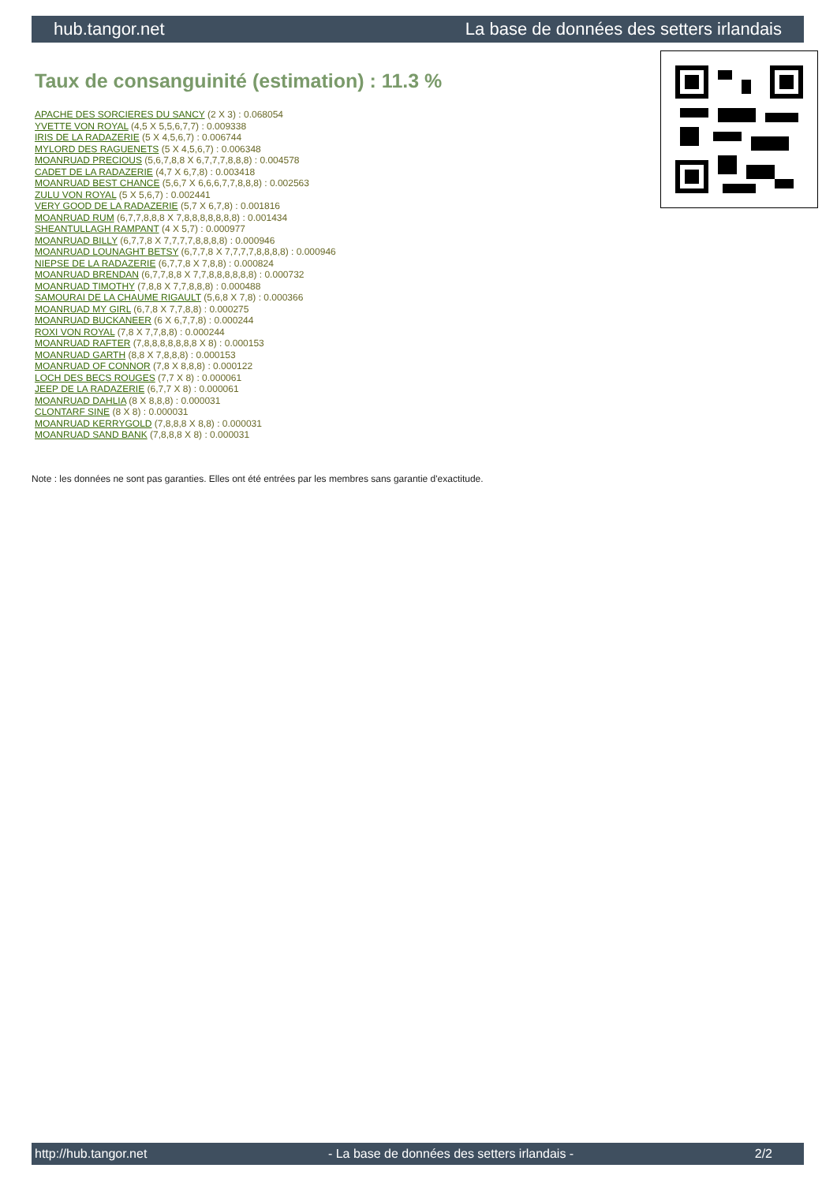hub.tangor.net La base de données des setters irlandais
Taux de consanguinité (estimation) : 11.3 %
APACHE DES SORCIERES DU SANCY (2 X 3) : 0.068054
YVETTE VON ROYAL (4,5 X 5,5,6,7,7) : 0.009338
IRIS DE LA RADAZERIE (5 X 4,5,6,7) : 0.006744
MYLORD DES RAGUENETS (5 X 4,5,6,7) : 0.006348
MOANRUAD PRECIOUS (5,6,7,8,8 X 6,7,7,7,8,8,8) : 0.004578
CADET DE LA RADAZERIE (4,7 X 6,7,8) : 0.003418
MOANRUAD BEST CHANCE (5,6,7 X 6,6,6,7,7,8,8,8) : 0.002563
ZULU VON ROYAL (5 X 5,6,7) : 0.002441
VERY GOOD DE LA RADAZERIE (5,7 X 6,7,8) : 0.001816
MOANRUAD RUM (6,7,7,8,8,8 X 7,8,8,8,8,8,8,8) : 0.001434
SHEANTULLAGH RAMPANT (4 X 5,7) : 0.000977
MOANRUAD BILLY (6,7,7,8 X 7,7,7,7,8,8,8,8) : 0.000946
MOANRUAD LOUNAGHT BETSY (6,7,7,8 X 7,7,7,7,8,8,8,8) : 0.000946
NIEPSE DE LA RADAZERIE (6,7,7,8 X 7,8,8) : 0.000824
MOANRUAD BRENDAN (6,7,7,8,8 X 7,7,8,8,8,8,8,8) : 0.000732
MOANRUAD TIMOTHY (7,8,8 X 7,7,8,8,8) : 0.000488
SAMOURAI DE LA CHAUME RIGAULT (5,6,8 X 7,8) : 0.000366
MOANRUAD MY GIRL (6,7,8 X 7,7,8,8) : 0.000275
MOANRUAD BUCKANEER (6 X 6,7,7,8) : 0.000244
ROXI VON ROYAL (7,8 X 7,7,8,8) : 0.000244
MOANRUAD RAFTER (7,8,8,8,8,8,8,8 X 8) : 0.000153
MOANRUAD GARTH (8,8 X 7,8,8,8) : 0.000153
MOANRUAD OF CONNOR (7,8 X 8,8,8) : 0.000122
LOCH DES BECS ROUGES (7,7 X 8) : 0.000061
JEEP DE LA RADAZERIE (6,7,7 X 8) : 0.000061
MOANRUAD DAHLIA (8 X 8,8,8) : 0.000031
CLONTARF SINE (8 X 8) : 0.000031
MOANRUAD KERRYGOLD (7,8,8,8 X 8,8) : 0.000031
MOANRUAD SAND BANK (7,8,8,8 X 8) : 0.000031
Note : les données ne sont pas garanties. Elles ont été entrées par les membres sans garantie d'exactitude.
http://hub.tangor.net - La base de données des setters irlandais - 2/2